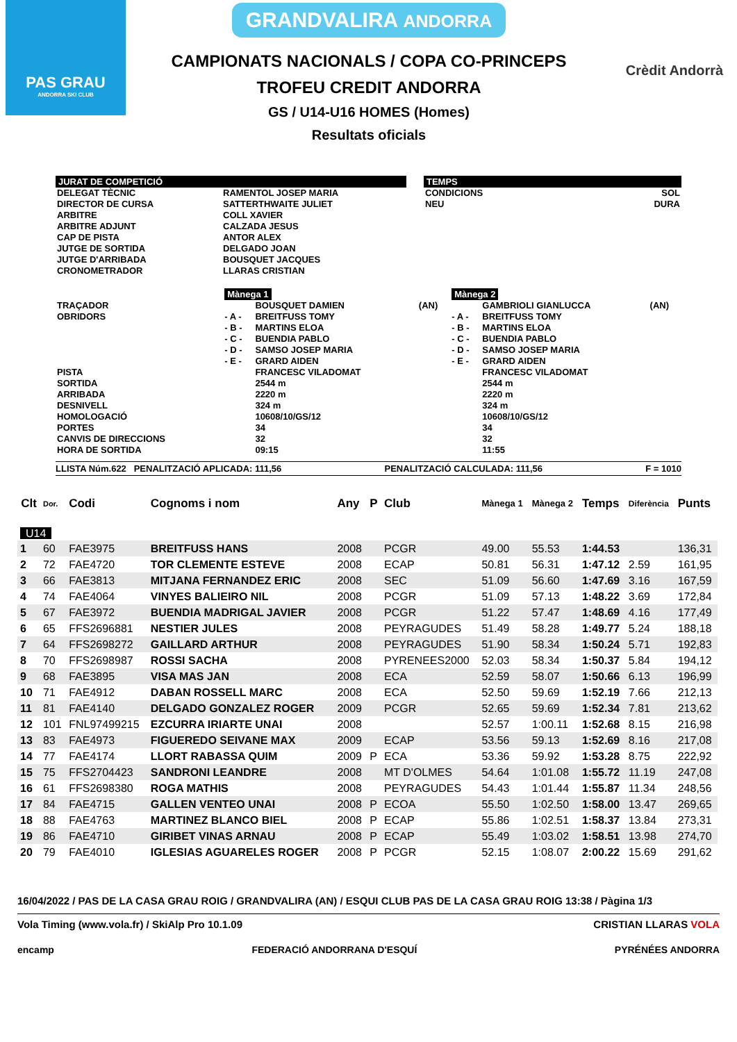PAS GRAU
ANDORRA SKI CLUB
GRANDVALIRA ANDORRA
CAMPIONATS NACIONALS / COPA CO-PRINCEPS
TROFEU CREDIT ANDORRA
GS / U14-U16 HOMES (Homes)
Resultats oficials
Crèdit Andorrà
JURAT DE COMPETICIÓ
| DELEGAT TÈCNIC | RAMENTOL JOSEP MARIA |
| DIRECTOR DE CURSA | SATTERTHWAITE JULIET |
| ARBITRE | COLL XAVIER |
| ARBITRE ADJUNT | CALZADA JESUS |
| CAP DE PISTA | ANTOR ALEX |
| JUTGE DE SORTIDA | DELGADO JOAN |
| JUTGE D'ARRIBADA | BOUSQUET JACQUES |
| CRONOMETRADOR | LLARAS CRISTIAN |
TEMPS
| CONDICIONS | SOL |
| NEU | DURA |
| | Mànega 1 | | | Mànega 2 | | |
| TRAÇADOR | | BOUSQUET DAMIEN | (AN) | | GAMBRIOLI GIANLUCCA | (AN) |
| OBRIDORS | - A - | BREITFUSS TOMY | | - A - | BREITFUSS TOMY | |
| | - B - | MARTINS ELOA | | - B - | MARTINS ELOA | |
| | - C - | BUENDIA PABLO | | - C - | BUENDIA PABLO | |
| | - D - | SAMSO JOSEP MARIA | | - D - | SAMSO JOSEP MARIA | |
| | - E - | GRARD AIDEN | | - E - | GRARD AIDEN | |
| PISTA | | FRANCESC VILADOMAT | | | FRANCESC VILADOMAT | |
| SORTIDA | | 2544 m | | | 2544 m | |
| ARRIBADA | | 2220 m | | | 2220 m | |
| DESNIVELL | | 324 m | | | 324 m | |
| HOMOLOGACIÓ | | 10608/10/GS/12 | | | 10608/10/GS/12 | |
| PORTES | | 34 | | | 34 | |
| CANVIS DE DIRECCIONS | | 32 | | | 32 | |
| HORA DE SORTIDA | | 09:15 | | | 11:55 | |
LLISTA Núm.622 PENALITZACIÓ APLICADA: 111,56 PENALITZACIÓ CALCULADA: 111,56 F = 1010
| Clt | Dor. | Codi | Cognoms i nom | Any | P | Club | Mànega 1 | Mànega 2 | Temps | Diferència | Punts |
| U14 | | | | | | | | | | | |
| 1 | 60 | FAE3975 | BREITFUSS HANS | 2008 | | PCGR | 49.00 | 55.53 | 1:44.53 | | 136,31 |
| 2 | 72 | FAE4720 | TOR CLEMENTE ESTEVE | 2008 | | ECAP | 50.81 | 56.31 | 1:47.12 | 2.59 | 161,95 |
| 3 | 66 | FAE3813 | MITJANA FERNANDEZ ERIC | 2008 | | SEC | 51.09 | 56.60 | 1:47.69 | 3.16 | 167,59 |
| 4 | 74 | FAE4064 | VINYES BALIEIRO NIL | 2008 | | PCGR | 51.09 | 57.13 | 1:48.22 | 3.69 | 172,84 |
| 5 | 67 | FAE3972 | BUENDIA MADRIGAL JAVIER | 2008 | | PCGR | 51.22 | 57.47 | 1:48.69 | 4.16 | 177,49 |
| 6 | 65 | FFS2696881 | NESTIER JULES | 2008 | | PEYRAGUDES | 51.49 | 58.28 | 1:49.77 | 5.24 | 188,18 |
| 7 | 64 | FFS2698272 | GAILLARD ARTHUR | 2008 | | PEYRAGUDES | 51.90 | 58.34 | 1:50.24 | 5.71 | 192,83 |
| 8 | 70 | FFS2698987 | ROSSI SACHA | 2008 | | PYRENEES2000 | 52.03 | 58.34 | 1:50.37 | 5.84 | 194,12 |
| 9 | 68 | FAE3895 | VISA MAS JAN | 2008 | | ECA | 52.59 | 58.07 | 1:50.66 | 6.13 | 196,99 |
| 10 | 71 | FAE4912 | DABAN ROSSELL MARC | 2008 | | ECA | 52.50 | 59.69 | 1:52.19 | 7.66 | 212,13 |
| 11 | 81 | FAE4140 | DELGADO GONZALEZ ROGER | 2009 | | PCGR | 52.65 | 59.69 | 1:52.34 | 7.81 | 213,62 |
| 12 | 101 | FNL97499215 | EZCURRA IRIARTE UNAI | 2008 | | | 52.57 | 1:00.11 | 1:52.68 | 8.15 | 216,98 |
| 13 | 83 | FAE4973 | FIGUEREDO SEIVANE MAX | 2009 | | ECAP | 53.56 | 59.13 | 1:52.69 | 8.16 | 217,08 |
| 14 | 77 | FAE4174 | LLORT RABASSA QUIM | 2009 | P | ECA | 53.36 | 59.92 | 1:53.28 | 8.75 | 222,92 |
| 15 | 75 | FFS2704423 | SANDRONI LEANDRE | 2008 | | MT D'OLMES | 54.64 | 1:01.08 | 1:55.72 | 11.19 | 247,08 |
| 16 | 61 | FFS2698380 | ROGA MATHIS | 2008 | | PEYRAGUDES | 54.43 | 1:01.44 | 1:55.87 | 11.34 | 248,56 |
| 17 | 84 | FAE4715 | GALLEN VENTEO UNAI | 2008 | P | ECOA | 55.50 | 1:02.50 | 1:58.00 | 13.47 | 269,65 |
| 18 | 88 | FAE4763 | MARTINEZ BLANCO BIEL | 2008 | P | ECAP | 55.86 | 1:02.51 | 1:58.37 | 13.84 | 273,31 |
| 19 | 86 | FAE4710 | GIRIBET VINAS ARNAU | 2008 | P | ECAP | 55.49 | 1:03.02 | 1:58.51 | 13.98 | 274,70 |
| 20 | 79 | FAE4010 | IGLESIAS AGUARELES ROGER | 2008 | P | PCGR | 52.15 | 1:08.07 | 2:00.22 | 15.69 | 291,62 |
16/04/2022 / PAS DE LA CASA GRAU ROIG / GRANDVALIRA (AN) / ESQUI CLUB PAS DE LA CASA GRAU ROIG 13:38 / Pàgina 1/3
Vola Timing (www.vola.fr) / SkiAlp Pro 10.1.09 CRISTIAN LLARAS VOLA
encamp FEDERACIÓ ANDORRANA D'ESQUÍ PYRÉNÉES ANDORRA